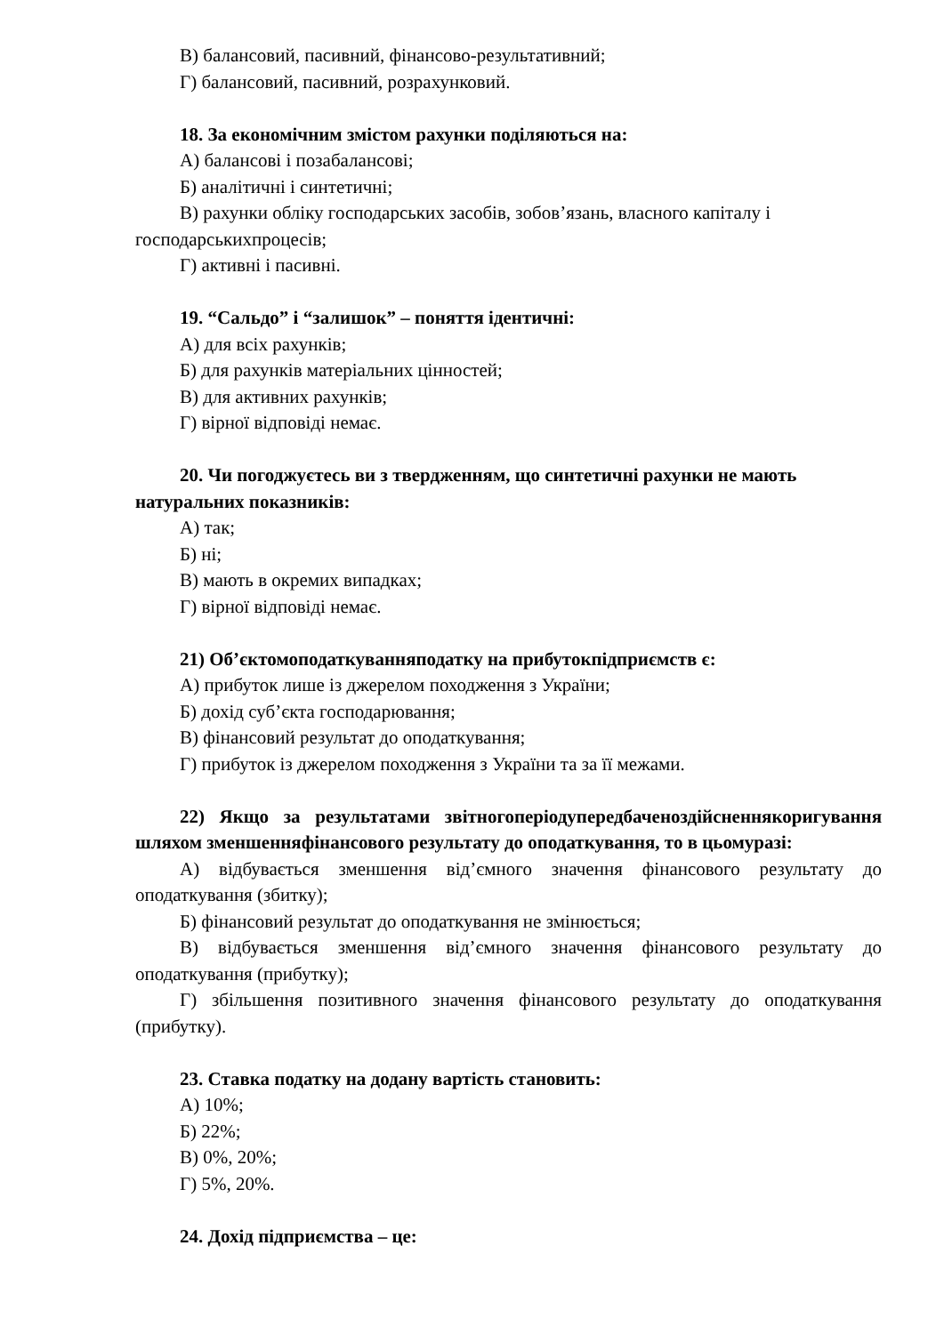В) балансовий, пасивний, фінансово-результативний;
Г) балансовий, пасивний, розрахунковий.
18. За економічним змістом рахунки поділяються на:
А) балансові і позабалансові;
Б) аналітичні і синтетичні;
В) рахунки обліку господарських засобів, зобов’язань, власного капіталу і господарськихпроцесів;
Г) активні і пасивні.
19. “Сальдо” і “залишок” – поняття ідентичні:
А) для всіх рахунків;
Б) для рахунків матеріальних цінностей;
В) для активних рахунків;
Г) вірної відповіді немає.
20. Чи погоджуєтесь ви з твердженням, що синтетичні рахунки не мають натуральних показників:
А) так;
Б) ні;
В) мають в окремих випадках;
Г) вірної відповіді немає.
21) Об’єктомоподаткуванняподатку на прибутокпідприємств є:
А) прибуток лише із джерелом походження з України;
Б) дохід суб’єкта господарювання;
В) фінансовий результат до оподаткування;
Г) прибуток із джерелом походження з України та за її межами.
22) Якщо за результатами звітногоперіодупередбаченоздійсненнякоригування шляхом зменшенняфінансового результату до оподаткування, то в цьомуразі:
А) відбувається зменшення від’ємного значення фінансового результату до оподаткування (збитку);
Б) фінансовий результат до оподаткування не змінюється;
В) відбувається зменшення від’ємного значення фінансового результату до оподаткування (прибутку);
Г) збільшення позитивного значення фінансового результату до оподаткування (прибутку).
23. Ставка податку на додану вартість становить:
А) 10%;
Б) 22%;
В) 0%, 20%;
Г) 5%, 20%.
24. Дохід підприємства – це: